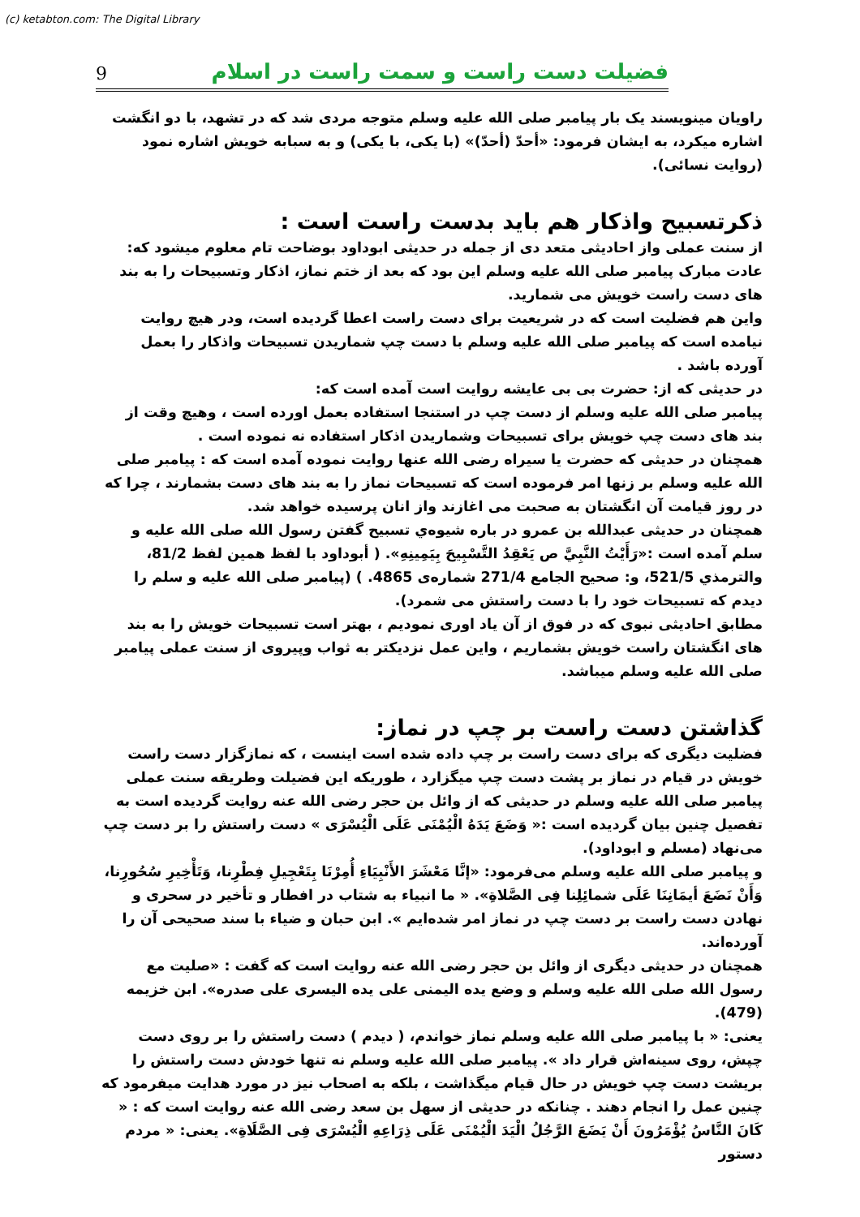(c) ketabton.com: The Digital Library
9 فضیلت دست راست و سمت راست در اسلام
راویان مینویسند یک بار پیامبر صلی الله علیه وسلم متوجه مردی شد که در تشهد، با دو انگشت اشاره میکرد، به ایشان فرمود: «أحدّ (أحدّ)» (با یکی، با یکی) و به سبابه خویش اشاره نمود (روایت نسائی).
ذکرتسبیح واذکار هم باید بدست راست است :
از سنت عملی واز احادیثی متعد دی از جمله در حدیثی ابوداود بوضاحت تام معلوم میشود که:
عادت مبارک پیامبر صلی الله علیه وسلم این بود که بعد از ختم نماز، اذکار وتسبیحات را به بند های دست راست خویش می شمارید.
واین هم فضلیت است که در شریعیت برای دست راست اعطا گردیده است، ودر هیچ روایت نیامده است که پیامبر صلی الله علیه وسلم با دست چپ شماریدن تسبیحات واذکار را بعمل آورده باشد .
در حدیثی که از: حضرت بی بی عایشه روایت است آمده است که:
پیامبر صلی الله علیه وسلم از دست چپ در استنجا استفاده بعمل اورده است ، وهیچ وقت از بند های دست چپ خویش برای تسبیحات وشماریدن اذکار استفاده نه نموده است .
همچنان در حدیثی که حضرت یا سیراه رضی الله عنها روایت نموده آمده است که : پیامبر صلی الله علیه وسلم بر زنها امر فرموده است که تسبیحات نماز را به بند های دست بشمارند ، چرا که در روز قیامت آن انگشتان به صحبت می اغازند واز انان پرسیده خواهد شد.
همچنان در حدیثی عبدالله بن عمرو در باره شیوه‌ي تسبیح گفتن رسول الله صلی الله علیه و سلم آمده است :«رَأَیْتُ النَّبِيَّ ص یَعْقِدُ التَّسْبِیحَ بِیَمِینِهِ». ( أبوداود با لفظ همین لفظ 81/2، والترمذي 521/5، و: صحیح الجامع 271/4 شماره‌ی 4865. ) (پیامبر صلی الله علیه و سلم را دیدم که تسبیحات خود را با دست راستش می شمرد).
مطابق احادیثی نبوی که در فوق از آن یاد اوری نمودیم ، بهتر است تسبیحات خویش را به بند های انگشتان راست خویش بشماریم ، واین عمل نزدیکتر به ثواب وپیروی از سنت عملی پیامبر صلی الله علیه وسلم میباشد.
گذاشتن دست راست بر چپ در نماز:
فضلیت دیگری که برای دست راست بر چپ داده شده است اینست ، که نمازگزار دست راست خویش در قیام در نماز بر پشت دست چپ میگزارد ، طوریکه این فضیلت وطریقه سنت عملی پیامبر صلی الله علیه وسلم در حدیثی که از وائل بن حجر رضی الله عنه روایت گردیده است به تفصیل چنین بیان گردیده است :« وَضَعَ یَدَهُ الْیُمْنَى عَلَى الْیُسْرَى » دست راستش را بر دست چپ می‌نهاد (مسلم و ابوداود).
و پیامبر صلی الله علیه وسلم می‌فرمود: «إنَّا مَعْشَرَ الأَنْبِیَاءِ أُمِرْنَا بِتَعْجِیلِ فِطْرِنا، وَتَأْخِیرِ سُحُورِنا، وَأَنْ نَضَعَ أیمَانِنَا عَلَى شمائِلِنا فِی الصَّلاةِ». « ما انبیاء به شتاب در افطار و تأخیر در سحری و نهادن دست راست بر دست چپ در نماز امر شده‌ایم ». ابن حبان و ضیاء با سند صحیحی آن را آورده‌اند.
همچنان در حدیثی دیگری از وائل بن حجر رضی الله عنه روایت است که گفت : «صلیت مع رسول الله صلی الله علیه وسلم و وضع یده الیمنی علی یده الیسری علی صدره». ابن خزیمه (479).
یعنی: « با پیامبر صلی الله علیه وسلم نماز خواندم، ( دیدم ) دست راستش را بر روی دست چپش، روی سینه‌اش قرار داد ». پیامبر صلی الله علیه وسلم نه تنها خودش دست راستش را بریشت دست چپ خویش در حال قیام میگذاشت ، بلکه به اصحاب نیز در مورد هدایت میفرمود که چنین عمل را انجام دهند . چنانکه در حدیثی از سهل بن سعد رضی الله عنه روایت است که : « كَانَ النَّاسُ یُؤْمَرُونَ أَنْ یَضَعَ الرَّجُلُ الْیَدَ الْیُمْنَى عَلَى ذِرَاعِهِ الْیُسْرَى فِی الصَّلَاةِ». یعنی: « مردم دستور